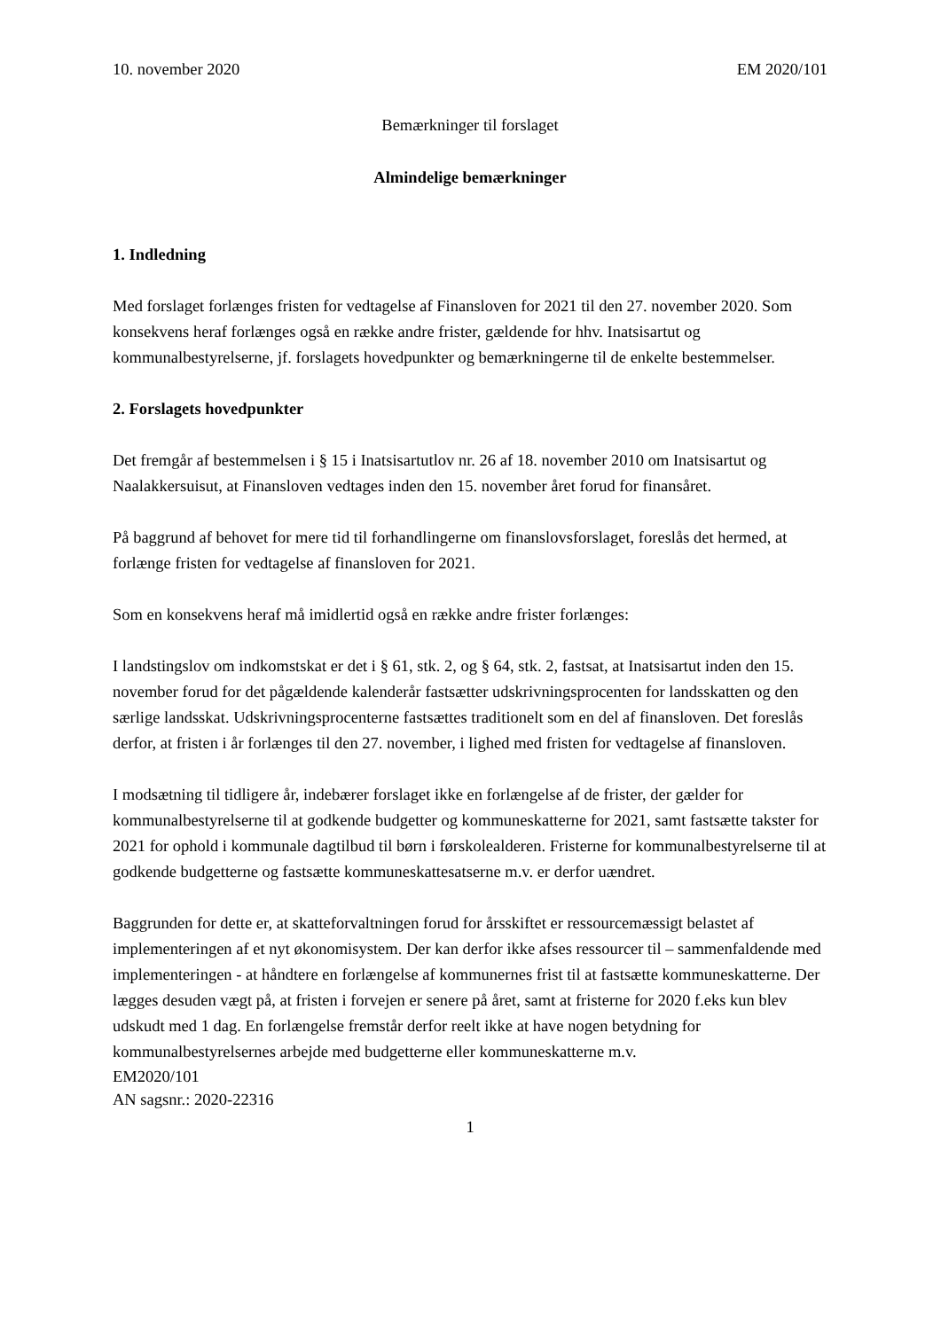10. november 2020 EM 2020/101
Bemærkninger til forslaget
Almindelige bemærkninger
1. Indledning
Med forslaget forlænges fristen for vedtagelse af Finansloven for 2021 til den 27. november 2020. Som konsekvens heraf forlænges også en række andre frister, gældende for hhv. Inatsisartut og kommunalbestyrelserne, jf. forslagets hovedpunkter og bemærkningerne til de enkelte bestemmelser.
2. Forslagets hovedpunkter
Det fremgår af bestemmelsen i § 15 i Inatsisartutlov nr. 26 af 18. november 2010 om Inatsisartut og Naalakkersuisut, at Finansloven vedtages inden den 15. november året forud for finansåret.
På baggrund af behovet for mere tid til forhandlingerne om finanslovsforslaget, foreslås det hermed, at forlænge fristen for vedtagelse af finansloven for 2021.
Som en konsekvens heraf må imidlertid også en række andre frister forlænges:
I landstingslov om indkomstskat er det i § 61, stk. 2, og § 64, stk. 2, fastsat, at Inatsisartut inden den 15. november forud for det pågældende kalenderår fastsætter udskrivningsprocenten for landsskatten og den særlige landsskat. Udskrivningsprocenterne fastsættes traditionelt som en del af finansloven. Det foreslås derfor, at fristen i år forlænges til den 27. november, i lighed med fristen for vedtagelse af finansloven.
I modsætning til tidligere år, indebærer forslaget ikke en forlængelse af de frister, der gælder for kommunalbestyrelserne til at godkende budgetter og kommuneskatterne for 2021, samt fastsætte takster for 2021 for ophold i kommunale dagtilbud til børn i førskolealderen. Fristerne for kommunalbestyrelserne til at godkende budgetterne og fastsætte kommuneskattesatserne m.v. er derfor uændret.
Baggrunden for dette er, at skatteforvaltningen forud for årsskiftet er ressourcemæssigt belastet af implementeringen af et nyt økonomisystem. Der kan derfor ikke afses ressourcer til – sammenfaldende med implementeringen - at håndtere en forlængelse af kommunernes frist til at fastsætte kommuneskatterne. Der lægges desuden vægt på, at fristen i forvejen er senere på året, samt at fristerne for 2020 f.eks kun blev udskudt med 1 dag. En forlængelse fremstår derfor reelt ikke at have nogen betydning for kommunalbestyrelsernes arbejde med budgetterne eller kommuneskatterne m.v.
EM2020/101
AN sagsnr.: 2020-22316
1